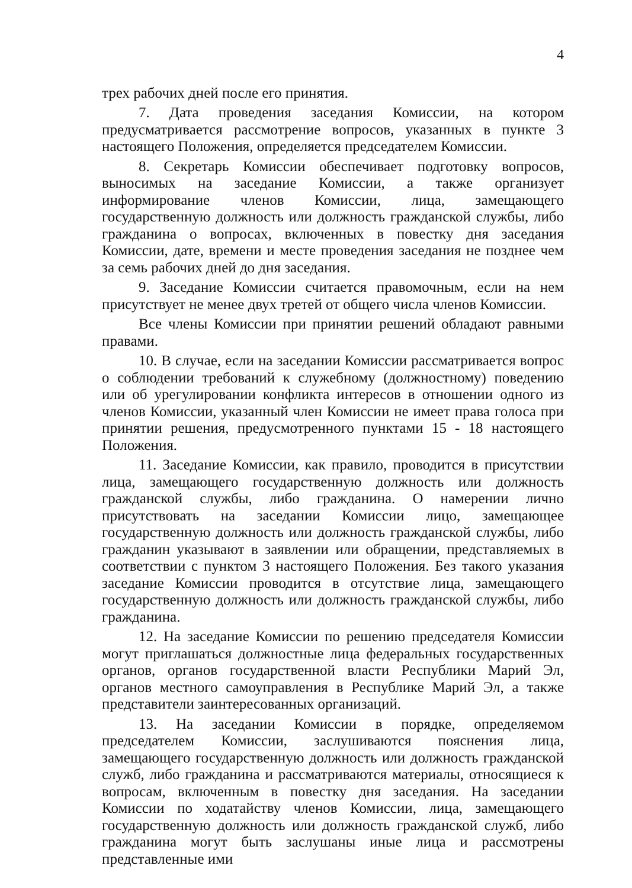4
трех рабочих дней после его принятия.
7. Дата проведения заседания Комиссии, на котором предусматривается рассмотрение вопросов, указанных в пункте 3 настоящего Положения, определяется председателем Комиссии.
8. Секретарь Комиссии обеспечивает подготовку вопросов, выносимых на заседание Комиссии, а также организует информирование членов Комиссии, лица, замещающего государственную должность или должность гражданской службы, либо гражданина о вопросах, включенных в повестку дня заседания Комиссии, дате, времени и месте проведения заседания не позднее чем за семь рабочих дней до дня заседания.
9. Заседание Комиссии считается правомочным, если на нем присутствует не менее двух третей от общего числа членов Комиссии.
Все члены Комиссии при принятии решений обладают равными правами.
10. В случае, если на заседании Комиссии рассматривается вопрос о соблюдении требований к служебному (должностному) поведению или об урегулировании конфликта интересов в отношении одного из членов Комиссии, указанный член Комиссии не имеет права голоса при принятии решения, предусмотренного пунктами 15 - 18 настоящего Положения.
11. Заседание Комиссии, как правило, проводится в присутствии лица, замещающего государственную должность или должность гражданской службы, либо гражданина. О намерении лично присутствовать на заседании Комиссии лицо, замещающее государственную должность или должность гражданской службы, либо гражданин указывают в заявлении или обращении, представляемых в соответствии с пунктом 3 настоящего Положения. Без такого указания заседание Комиссии проводится в отсутствие лица, замещающего государственную должность или должность гражданской службы, либо гражданина.
12. На заседание Комиссии по решению председателя Комиссии могут приглашаться должностные лица федеральных государственных органов, органов государственной власти Республики Марий Эл, органов местного самоуправления в Республике Марий Эл, а также представители заинтересованных организаций.
13. На заседании Комиссии в порядке, определяемом председателем Комиссии, заслушиваются пояснения лица, замещающего государственную должность или должность гражданской служб, либо гражданина и рассматриваются материалы, относящиеся к вопросам, включенным в повестку дня заседания. На заседании Комиссии по ходатайству членов Комиссии, лица, замещающего государственную должность или должность гражданской служб, либо гражданина могут быть заслушаны иные лица и рассмотрены представленные ими